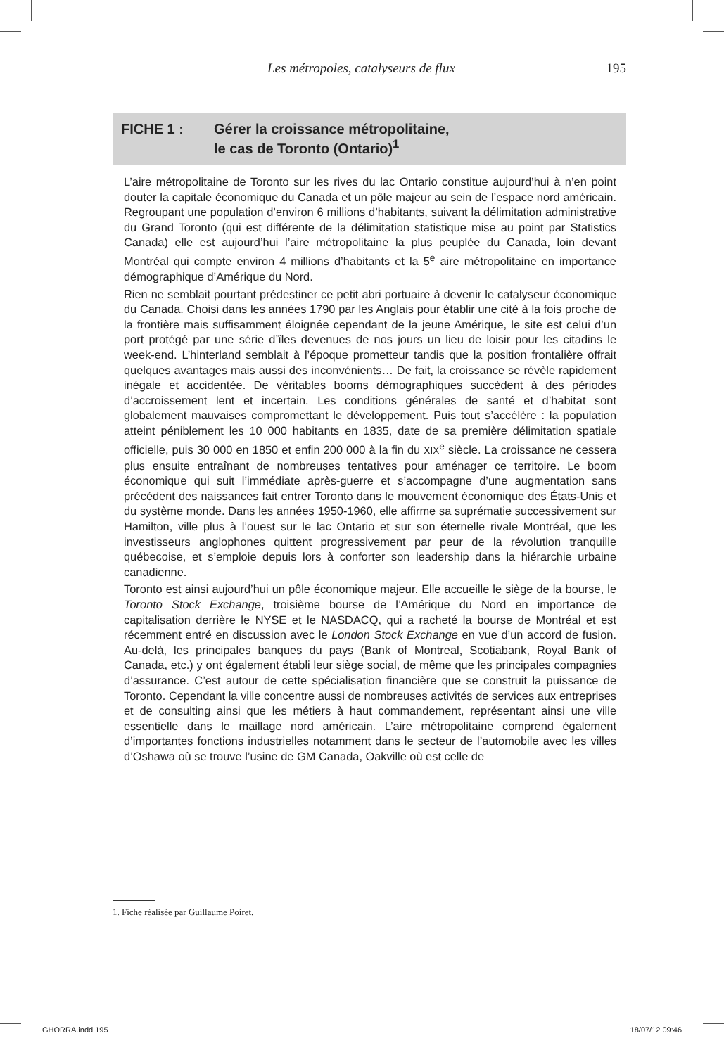Les métropoles, catalyseurs de flux 195
FICHE 1 : Gérer la croissance métropolitaine,
le cas de Toronto (Ontario)<sup>1</sup>
L’aire métropolitaine de Toronto sur les rives du lac Ontario constitue aujourd’hui à n’en point douter la capitale économique du Canada et un pôle majeur au sein de l’espace nord américain. Regroupant une population d’environ 6 millions d’habitants, suivant la délimitation administrative du Grand Toronto (qui est différente de la délimitation statistique mise au point par Statistics Canada) elle est aujourd’hui l’aire métropolitaine la plus peuplée du Canada, loin devant Montréal qui compte environ 4 millions d’habitants et la 5<sup>e</sup> aire métropolitaine en importance démographique d’Amérique du Nord.
Rien ne semblait pourtant prédestiner ce petit abri portuaire à devenir le catalyseur économique du Canada. Choisi dans les années 1790 par les Anglais pour établir une cité à la fois proche de la frontière mais suffisamment éloignée cependant de la jeune Amérique, le site est celui d’un port protégé par une série d’îles devenues de nos jours un lieu de loisir pour les citadins le week-end. L’hinterland semblait à l’époque prometteur tandis que la position frontalière offrait quelques avantages mais aussi des inconvénients… De fait, la croissance se révèle rapidement inégale et accidentée. De véritables booms démographiques succèdent à des périodes d’accroissement lent et incertain. Les conditions générales de santé et d’habitat sont globalement mauvaises compromettant le développement. Puis tout s’accélère : la population atteint péniblement les 10 000 habitants en 1835, date de sa première délimitation spatiale officielle, puis 30 000 en 1850 et enfin 200 000 à la fin du XIX<sup>e</sup> siècle. La croissance ne cessera plus ensuite entraînant de nombreuses tentatives pour aménager ce territoire. Le boom économique qui suit l’immédiate après-guerre et s’accompagne d’une augmentation sans précédent des naissances fait entrer Toronto dans le mouvement économique des États-Unis et du système monde. Dans les années 1950-1960, elle affirme sa suprématie successivement sur Hamilton, ville plus à l’ouest sur le lac Ontario et sur son éternelle rivale Montréal, que les investisseurs anglophones quittent progressivement par peur de la révolution tranquille québecoise, et s’emploie depuis lors à conforter son leadership dans la hiérarchie urbaine canadienne.
Toronto est ainsi aujourd’hui un pôle économique majeur. Elle accueille le siège de la bourse, le Toronto Stock Exchange, troisième bourse de l’Amérique du Nord en importance de capitalisation derrière le NYSE et le NASDACQ, qui a racheté la bourse de Montréal et est récemment entré en discussion avec le London Stock Exchange en vue d’un accord de fusion. Au-delà, les principales banques du pays (Bank of Montreal, Scotiabank, Royal Bank of Canada, etc.) y ont également établi leur siège social, de même que les principales compagnies d’assurance. C’est autour de cette spécialisation financière que se construit la puissance de Toronto. Cependant la ville concentre aussi de nombreuses activités de services aux entreprises et de consulting ainsi que les métiers à haut commandement, représentant ainsi une ville essentielle dans le maillage nord américain. L’aire métropolitaine comprend également d’importantes fonctions industrielles notamment dans le secteur de l’automobile avec les villes d’Oshawa où se trouve l’usine de GM Canada, Oakville où est celle de
1. Fiche réalisée par Guillaume Poiret.
GHORRA.indd 195 18/07/12 09:46